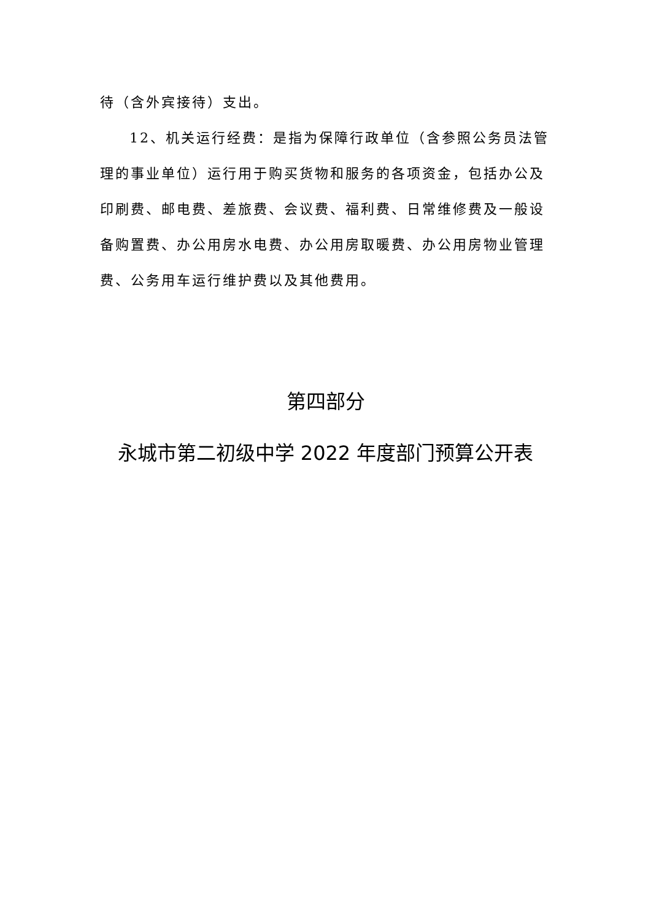待（含外宾接待）支出。
12、机关运行经费：是指为保障行政单位（含参照公务员法管理的事业单位）运行用于购买货物和服务的各项资金，包括办公及印刷费、邮电费、差旅费、会议费、福利费、日常维修费及一般设备购置费、办公用房水电费、办公用房取暖费、办公用房物业管理费、公务用车运行维护费以及其他费用。
第四部分
永城市第二初级中学 2022 年度部门预算公开表